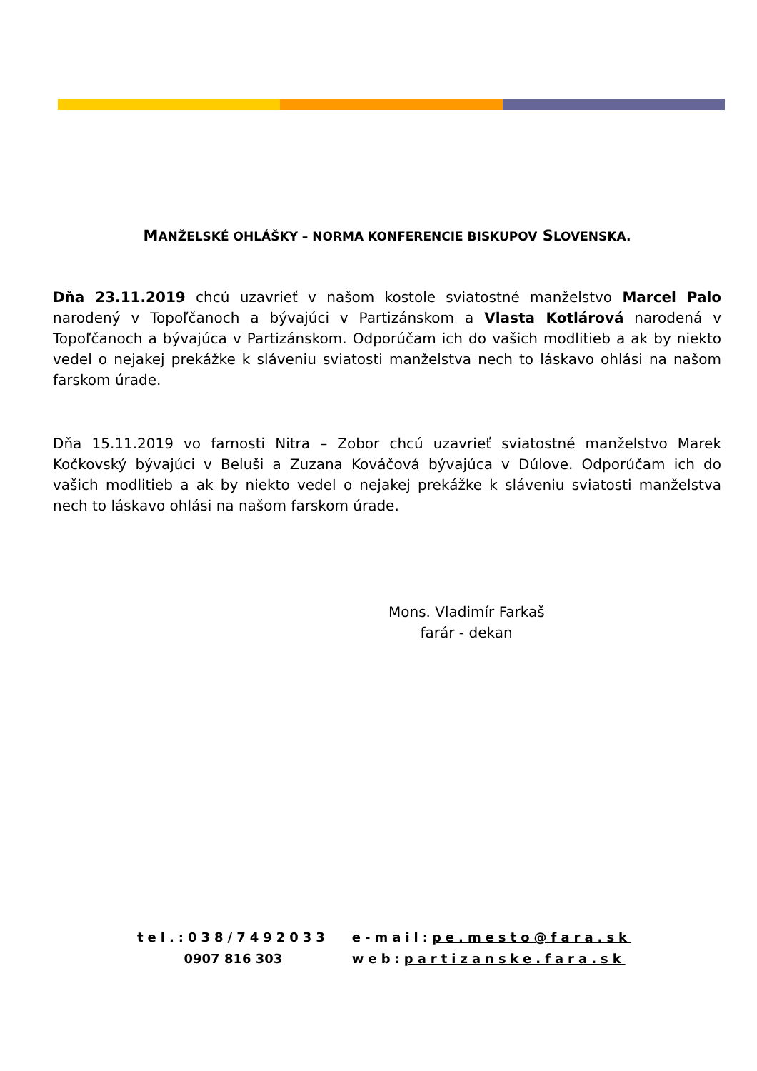MANŽELSKÉ OHLÁŠKY – NORMA KONFERENCIE BISKUPOV SLOVENSKA.
Dňa 23.11.2019 chcú uzavrieť v našom kostole sviatostné manželstvo Marcel Palo narodený v Topoľčanoch a bývajúci v Partizánskom a Vlasta Kotlárová narodená v Topoľčanoch a bývajúca v Partizánskom. Odporúčam ich do vašich modlitieb a ak by niekto vedel o nejakej prekážke k sláveniu sviatosti manželstva nech to láskavo ohlási na našom farskom úrade.
Dňa 15.11.2019 vo farnosti Nitra – Zobor chcú uzavrieť sviatostné manželstvo Marek Kočkovský bývajúci v Beluši a Zuzana Kováčová bývajúca v Dúlove. Odporúčam ich do vašich modlitieb a ak by niekto vedel o nejakej prekážke k sláveniu sviatosti manželstva nech to láskavo ohlási na našom farskom úrade.
Mons. Vladimír Farkaš
farár - dekan
| tel.:038/7492033 | e-mail: pe.mesto@fara.sk |
| 0907 816 303 | web: partizanske.fara.sk |